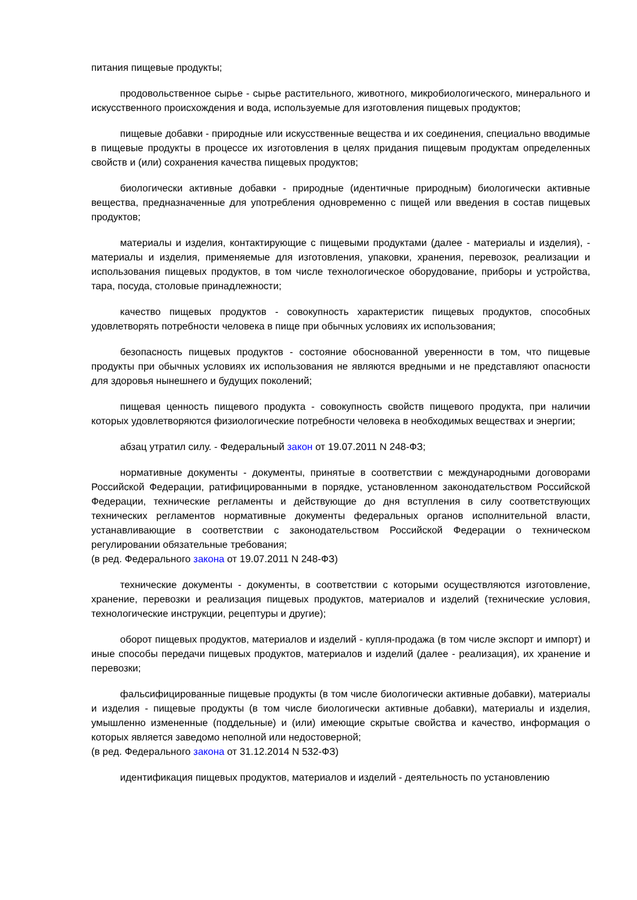питания пищевые продукты;
продовольственное сырье - сырье растительного, животного, микробиологического, минерального и искусственного происхождения и вода, используемые для изготовления пищевых продуктов;
пищевые добавки - природные или искусственные вещества и их соединения, специально вводимые в пищевые продукты в процессе их изготовления в целях придания пищевым продуктам определенных свойств и (или) сохранения качества пищевых продуктов;
биологически активные добавки - природные (идентичные природным) биологически активные вещества, предназначенные для употребления одновременно с пищей или введения в состав пищевых продуктов;
материалы и изделия, контактирующие с пищевыми продуктами (далее - материалы и изделия), - материалы и изделия, применяемые для изготовления, упаковки, хранения, перевозок, реализации и использования пищевых продуктов, в том числе технологическое оборудование, приборы и устройства, тара, посуда, столовые принадлежности;
качество пищевых продуктов - совокупность характеристик пищевых продуктов, способных удовлетворять потребности человека в пище при обычных условиях их использования;
безопасность пищевых продуктов - состояние обоснованной уверенности в том, что пищевые продукты при обычных условиях их использования не являются вредными и не представляют опасности для здоровья нынешнего и будущих поколений;
пищевая ценность пищевого продукта - совокупность свойств пищевого продукта, при наличии которых удовлетворяются физиологические потребности человека в необходимых веществах и энергии;
абзац утратил силу. - Федеральный закон от 19.07.2011 N 248-ФЗ;
нормативные документы - документы, принятые в соответствии с международными договорами Российской Федерации, ратифицированными в порядке, установленном законодательством Российской Федерации, технические регламенты и действующие до дня вступления в силу соответствующих технических регламентов нормативные документы федеральных органов исполнительной власти, устанавливающие в соответствии с законодательством Российской Федерации о техническом регулировании обязательные требования;
(в ред. Федерального закона от 19.07.2011 N 248-ФЗ)
технические документы - документы, в соответствии с которыми осуществляются изготовление, хранение, перевозки и реализация пищевых продуктов, материалов и изделий (технические условия, технологические инструкции, рецептуры и другие);
оборот пищевых продуктов, материалов и изделий - купля-продажа (в том числе экспорт и импорт) и иные способы передачи пищевых продуктов, материалов и изделий (далее - реализация), их хранение и перевозки;
фальсифицированные пищевые продукты (в том числе биологически активные добавки), материалы и изделия - пищевые продукты (в том числе биологически активные добавки), материалы и изделия, умышленно измененные (поддельные) и (или) имеющие скрытые свойства и качество, информация о которых является заведомо неполной или недостоверной;
(в ред. Федерального закона от 31.12.2014 N 532-ФЗ)
идентификация пищевых продуктов, материалов и изделий - деятельность по установлению